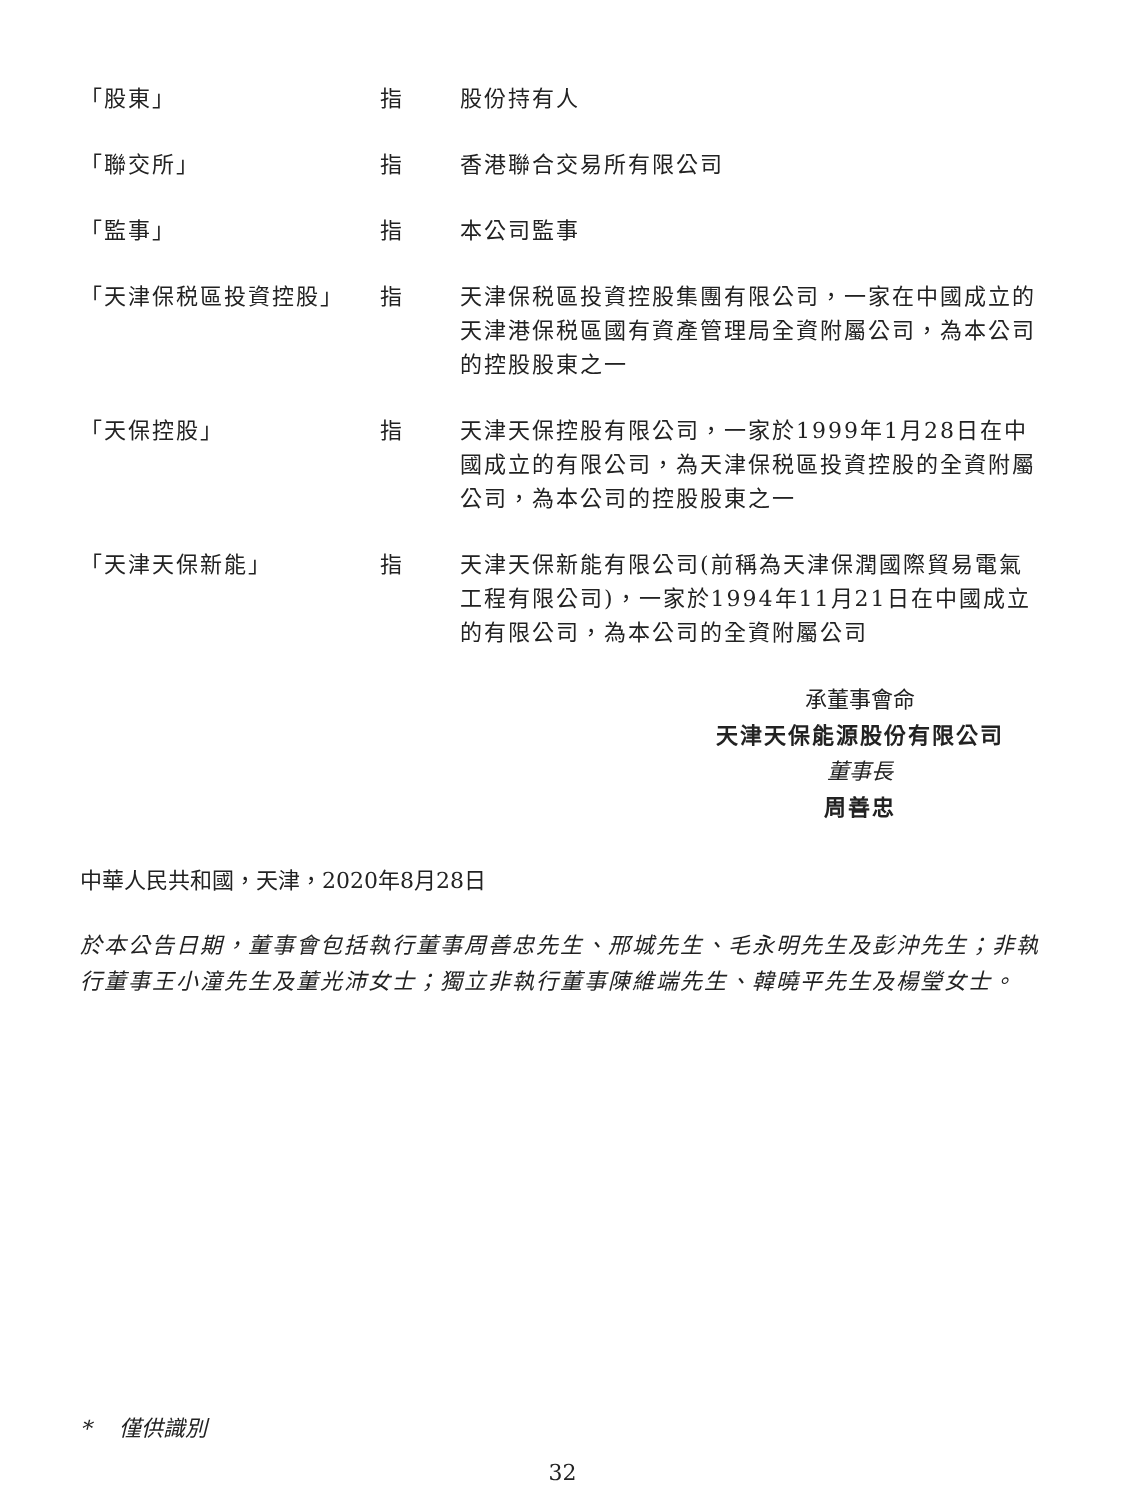「股東」 指 股份持有人
「聯交所」 指 香港聯合交易所有限公司
「監事」 指 本公司監事
「天津保税區投資控股」 指 天津保税區投資控股集團有限公司，一家在中國成立的天津港保税區國有資產管理局全資附屬公司，為本公司的控股股東之一
「天保控股」 指 天津天保控股有限公司，一家於1999年1月28日在中國成立的有限公司，為天津保税區投資控股的全資附屬公司，為本公司的控股股東之一
「天津天保新能」 指 天津天保新能有限公司(前稱為天津保潤國際貿易電氣工程有限公司)，一家於1994年11月21日在中國成立的有限公司，為本公司的全資附屬公司
承董事會命
天津天保能源股份有限公司
董事長
周善忠
中華人民共和國，天津，2020年8月28日
於本公告日期，董事會包括執行董事周善忠先生、邢城先生、毛永明先生及彭沖先生；非執行董事王小潼先生及董光沛女士；獨立非執行董事陳維端先生、韓曉平先生及楊瑩女士。
* 僅供識別
32